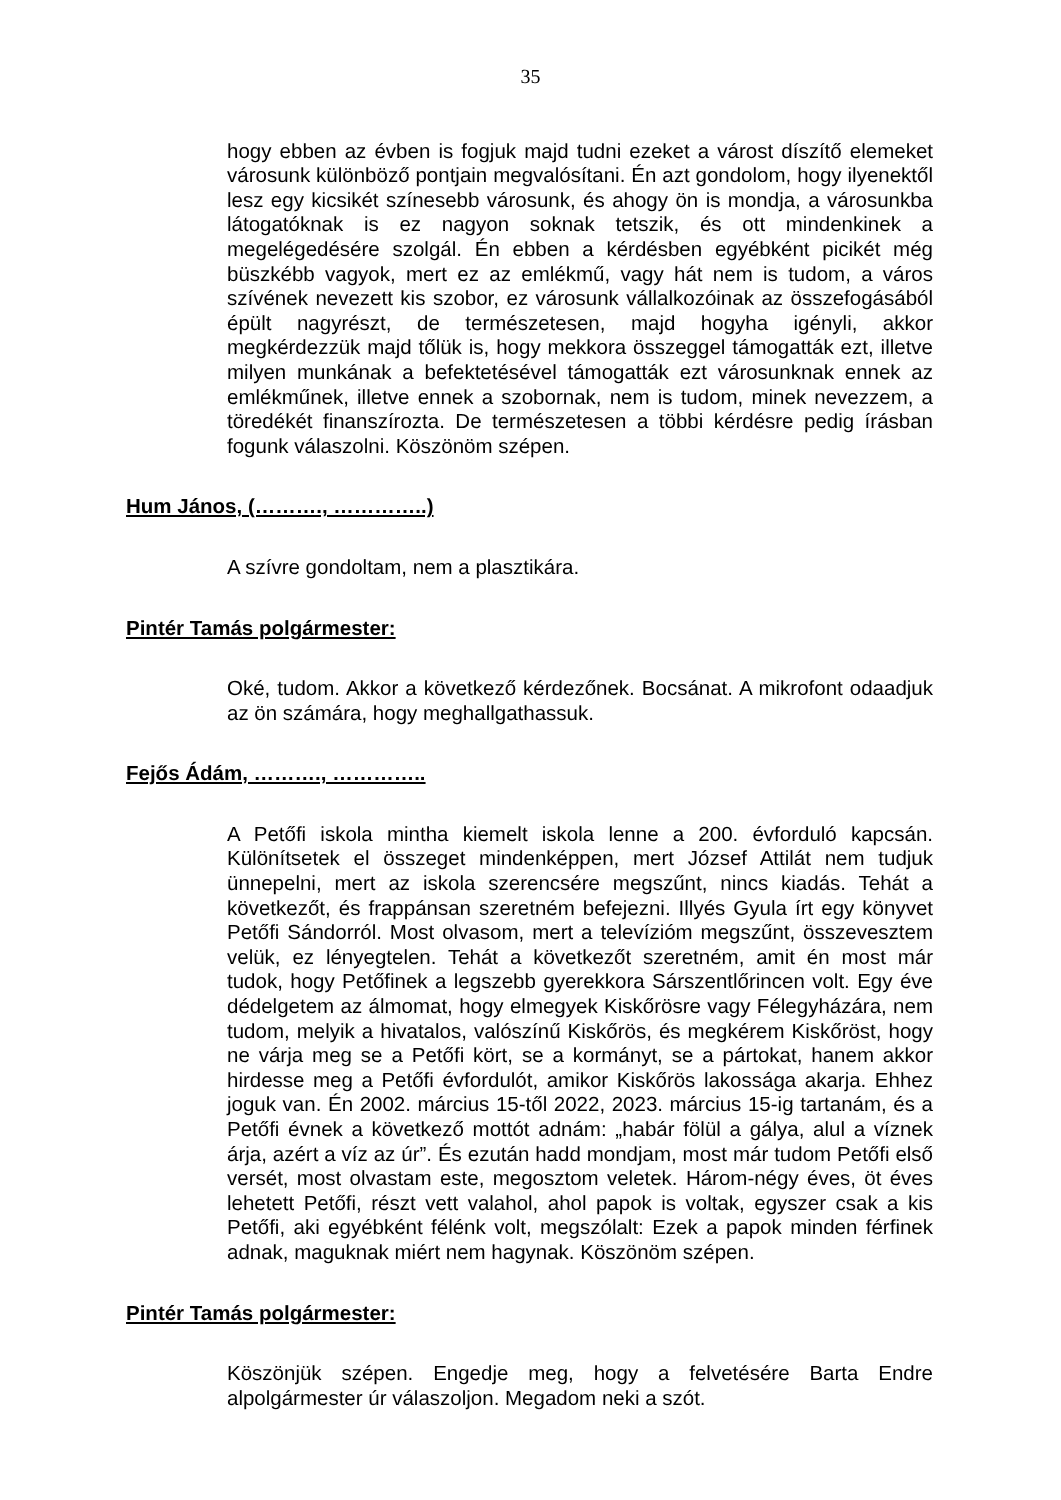35
hogy ebben az évben is fogjuk majd tudni ezeket a várost díszítő elemeket városunk különböző pontjain megvalósítani. Én azt gondolom, hogy ilyenektől lesz egy kicsikét színesebb városunk, és ahogy ön is mondja, a városunkba látogatóknak is ez nagyon soknak tetszik, és ott mindenkinek a megelégedésére szolgál. Én ebben a kérdésben egyébként picikét még büszkébb vagyok, mert ez az emlékmű, vagy hát nem is tudom, a város szívének nevezett kis szobor, ez városunk vállalkozóinak az összefogásából épült nagyrészt, de természetesen, majd hogyha igényli, akkor megkérdezzük majd tőlük is, hogy mekkora összeggel támogatták ezt, illetve milyen munkának a befektetésével támogatták ezt városunknak ennek az emlékműnek, illetve ennek a szobornak, nem is tudom, minek nevezzem, a töredékét finanszírozta. De természetesen a többi kérdésre pedig írásban fogunk válaszolni. Köszönöm szépen.
Hum János, (………., …………..)
A szívre gondoltam, nem a plasztikára.
Pintér Tamás polgármester:
Oké, tudom. Akkor a következő kérdezőnek. Bocsánat. A mikrofont odaadjuk az ön számára, hogy meghallgathassuk.
Fejős Ádám, ………., …………..
A Petőfi iskola mintha kiemelt iskola lenne a 200. évforduló kapcsán. Különítsetek el összeget mindenképpen, mert József Attilát nem tudjuk ünnepelni, mert az iskola szerencsére megszűnt, nincs kiadás. Tehát a következőt, és frappánsan szeretném befejezni. Illyés Gyula írt egy könyvet Petőfi Sándorról. Most olvasom, mert a televízióm megszűnt, összevesztem velük, ez lényegtelen. Tehát a következőt szeretném, amit én most már tudok, hogy Petőfinek a legszebb gyerekkora Sárszentlőrincen volt. Egy éve dédelgetem az álmomat, hogy elmegyek Kiskőrösre vagy Félegyházára, nem tudom, melyik a hivatalos, valószínű Kiskőrös, és megkérem Kiskőröst, hogy ne várja meg se a Petőfi kört, se a kormányt, se a pártokat, hanem akkor hirdesse meg a Petőfi évfordulót, amikor Kiskőrös lakossága akarja. Ehhez joguk van. Én 2002. március 15-től 2022, 2023. március 15-ig tartanám, és a Petőfi évnek a következő mottót adnám: „habár fölül a gálya, alul a víznek árja, azért a víz az úr”. És ezután hadd mondjam, most már tudom Petőfi első versét, most olvastam este, megosztom veletek. Három-négy éves, öt éves lehetett Petőfi, részt vett valahol, ahol papok is voltak, egyszer csak a kis Petőfi, aki egyébként félénk volt, megszólalt: Ezek a papok minden férfinek adnak, maguknak miért nem hagynak. Köszönöm szépen.
Pintér Tamás polgármester:
Köszönjük szépen. Engedje meg, hogy a felvetésére Barta Endre alpolgármester úr válaszoljon. Megadom neki a szót.